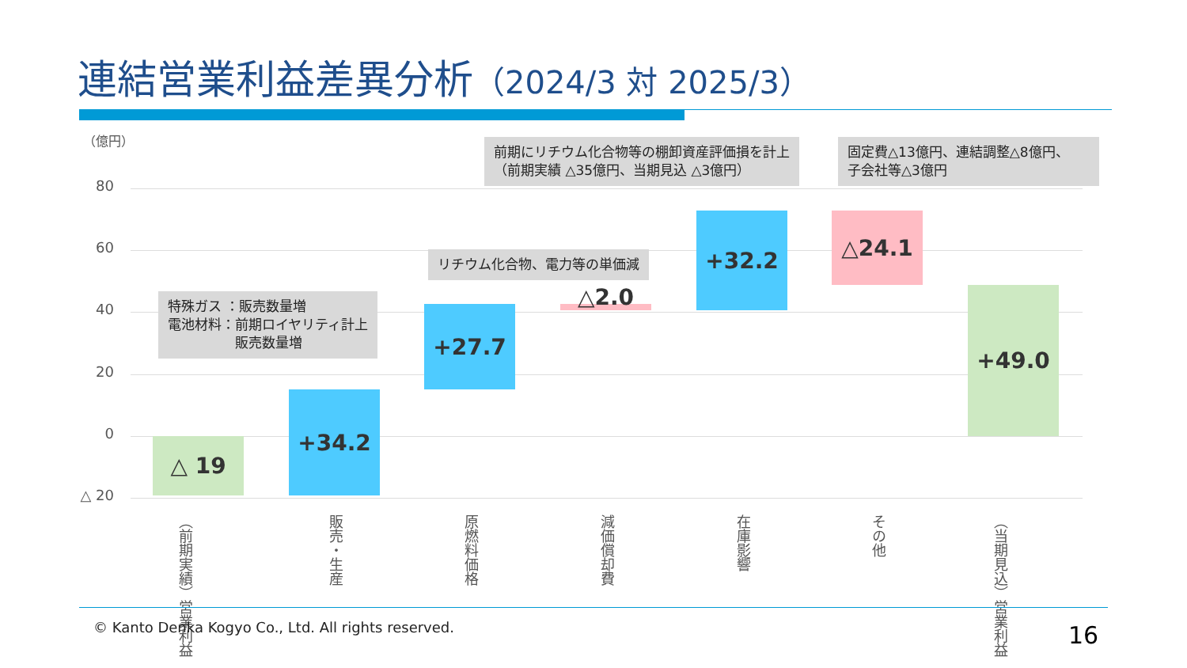連結営業利益差異分析（2024/3 対 2025/3）
（億円）
80
60
40
20
0
△ 20
△ 19
+34.2
+27.7 △2.0
+32.2 △24.1
+49.0
特殊ガス ：販売数量増
電池材料：前期ロイヤリティ計上
　　　　　販売数量増
リチウム化合物、電力等の単価減
前期にリチウム化合物等の棚卸資産評価損を計上
（前期実績 △35億円、当期見込 △3億円）
固定費△13億円、連結調整△8億円、
子会社等△3億円
（前期実績）営業利益
販売・生産
原燃料価格
減価償却費
在庫影響
その他
（当期見込）営業利益
© Kanto Denka Kogyo Co., Ltd. All rights reserved.
16